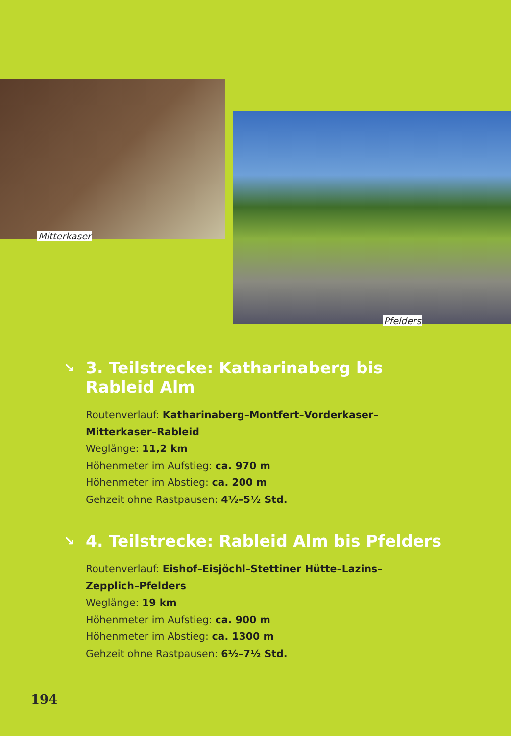Mitterkaser
Pfelders
↘ 3. Teilstrecke: Katharinaberg bis
Rableid Alm
Routenverlauf: Katharinaberg–Montfert–Vorderkaser–
Mitterkaser–Rableid
Weglänge: 11,2 km
Höhenmeter im Aufstieg: ca. 970 m
Höhenmeter im Abstieg: ca. 200 m
Gehzeit ohne Rastpausen: 4½–5½ Std.
↘ 4. Teilstrecke: Rableid Alm bis Pfelders
Routenverlauf: Eishof–Eisjöchl–Stettiner Hütte–Lazins–
Zepplich–Pfelders
Weglänge: 19 km
Höhenmeter im Aufstieg: ca. 900 m
Höhenmeter im Abstieg: ca. 1300 m
Gehzeit ohne Rastpausen: 6½–7½ Std.
194